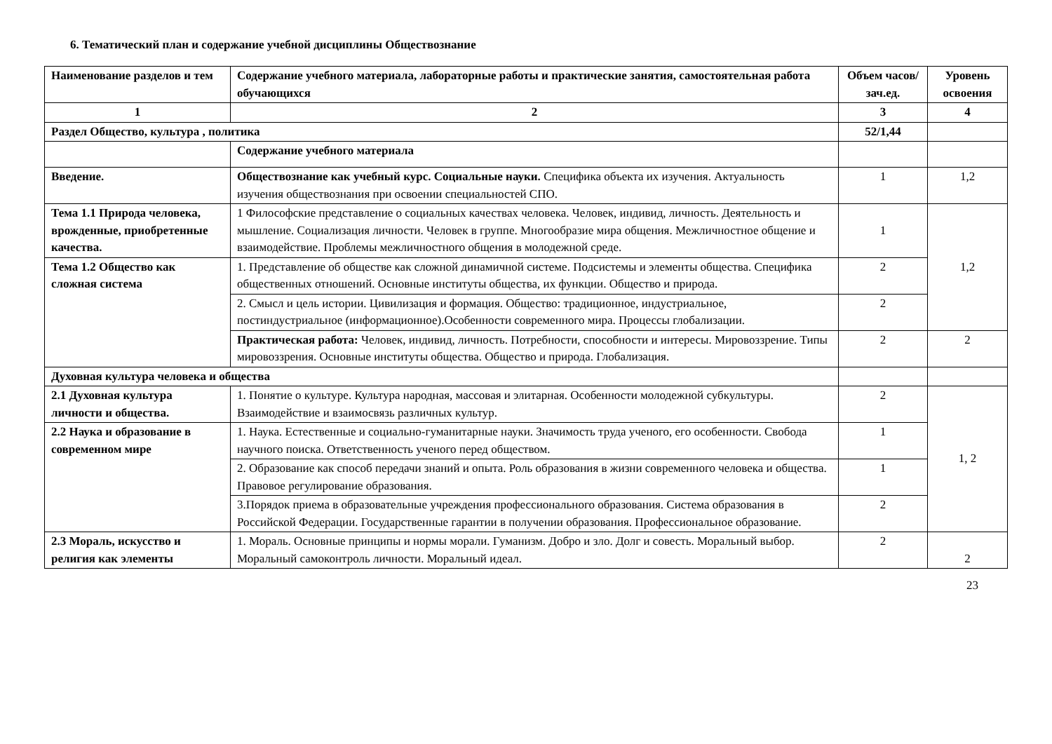6. Тематический план и содержание учебной дисциплины Обществознание
| Наименование разделов и тем | Содержание учебного материала, лабораторные работы и практические занятия, самостоятельная работа обучающихся | Объем часов/зач.ед. | Уровень освоения |
| --- | --- | --- | --- |
| 1 | 2 | 3 | 4 |
| Раздел Общество, культура , политика | | 52/1,44 | |
| | Содержание учебного материала | | |
| Введение. | Обществознание как учебный курс. Социальные науки. Специфика объекта их изучения. Актуальность изучения обществознания при освоении специальностей СПО. | 1 | 1,2 |
| Тема 1.1 Природа человека, врожденные, приобретенные качества. | 1 Философские представление о социальных качествах человека. Человек, индивид, личность. Деятельность и мышление. Социализация личности. Человек в группе. Многообразие мира общения. Межличностное общение и взаимодействие. Проблемы межличностного общения в молодежной среде. | 1 | 1,2 |
| Тема 1.2 Общество как сложная система | 1. Представление об обществе как сложной динамичной системе. Подсистемы и элементы общества. Специфика общественных отношений. Основные институты общества, их функции. Общество и природа. | 2 | |
| | 2. Смысл и цель истории. Цивилизация и формация. Общество: традиционное, индустриальное, постиндустриальное (информационное).Особенности современного мира. Процессы глобализации. | 2 | |
| | Практическая работа: Человек, индивид, личность. Потребности, способности и интересы. Мировоззрение. Типы мировоззрения. Основные институты общества. Общество и природа. Глобализация. | 2 | 2 |
| Духовная культура человека и общества | | | |
| 2.1 Духовная культура личности и общества. | 1. Понятие о культуре. Культура народная, массовая и элитарная. Особенности молодежной субкультуры. Взаимодействие и взаимосвязь различных культур. | 2 | 1, 2 |
| 2.2 Наука и образование в современном мире | 1. Наука. Естественные и социально-гуманитарные науки. Значимость труда ученого, его особенности. Свобода научного поиска. Ответственность ученого перед обществом. | 1 | |
| | 2. Образование как способ передачи знаний и опыта. Роль образования в жизни современного человека и общества. Правовое регулирование образования. | 1 | |
| | 3.Порядок приема в образовательные учреждения профессионального образования. Система образования в Российской Федерации. Государственные гарантии в получении образования. Профессиональное образование. | 2 | |
| 2.3 Мораль, искусство и религия как элементы | 1. Мораль. Основные принципы и нормы морали. Гуманизм. Добро и зло. Долг и совесть. Моральный выбор. Моральный самоконтроль личности. Моральный идеал. | 2 | 2 |
23